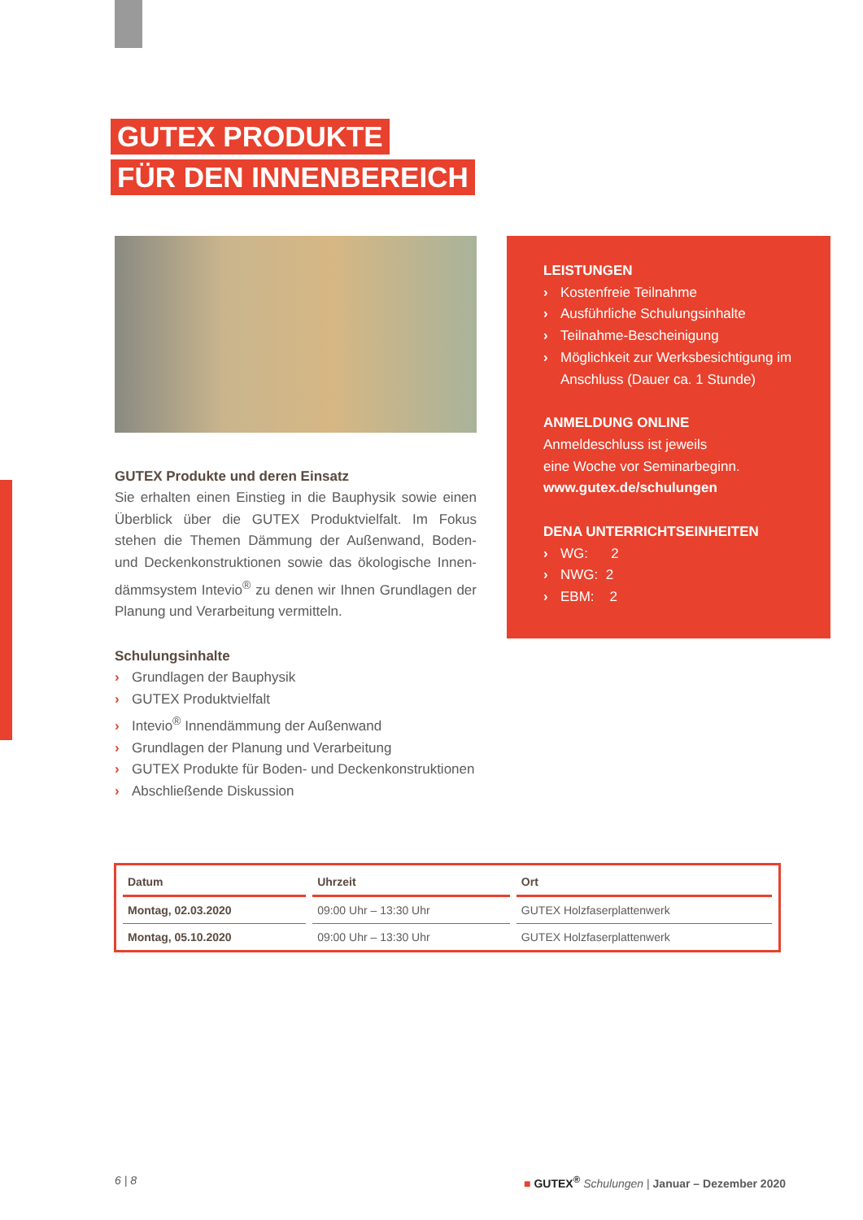GUTEX PRODUKTE
FÜR DEN INNENBEREICH
GUTEX Produkte und deren Einsatz
Sie erhalten einen Einstieg in die Bauphysik sowie einen Überblick über die GUTEX Produktvielfalt. Im Fokus stehen die Themen Dämmung der Außenwand, Boden- und Deckenkonstruktionen sowie das ökologische Innen-dämmsystem Intevio<sup>®</sup> zu denen wir Ihnen Grundlagen der Planung und Verarbeitung vermitteln.
Schulungsinhalte
› Grundlagen der Bauphysik
› GUTEX Produktvielfalt
› Intevio<sup>®</sup> Innendämmung der Außenwand
› Grundlagen der Planung und Verarbeitung
› GUTEX Produkte für Boden- und Deckenkonstruktionen
› Abschließende Diskussion
LEISTUNGEN
› Kostenfreie Teilnahme
› Ausführliche Schulungsinhalte
› Teilnahme-Bescheinigung
› Möglichkeit zur Werksbesichtigung im Anschluss (Dauer ca. 1 Stunde)
ANMELDUNG ONLINE
Anmeldeschluss ist jeweils
eine Woche vor Seminarbeginn.
www.gutex.de/schulungen
DENA UNTERRICHTSEINHEITEN
› WG: 2
› NWG: 2
› EBM: 2
| Datum | Uhrzeit | Ort |
| --- | --- | --- |
| Montag, 02.03.2020 | 09:00 Uhr – 13:30 Uhr | GUTEX Holzfaserplattenwerk |
| Montag, 05.10.2020 | 09:00 Uhr – 13:30 Uhr | GUTEX Holzfaserplattenwerk |
6 | 8 ■ GUTEX<sup>®</sup> Schulungen | Januar – Dezember 2020